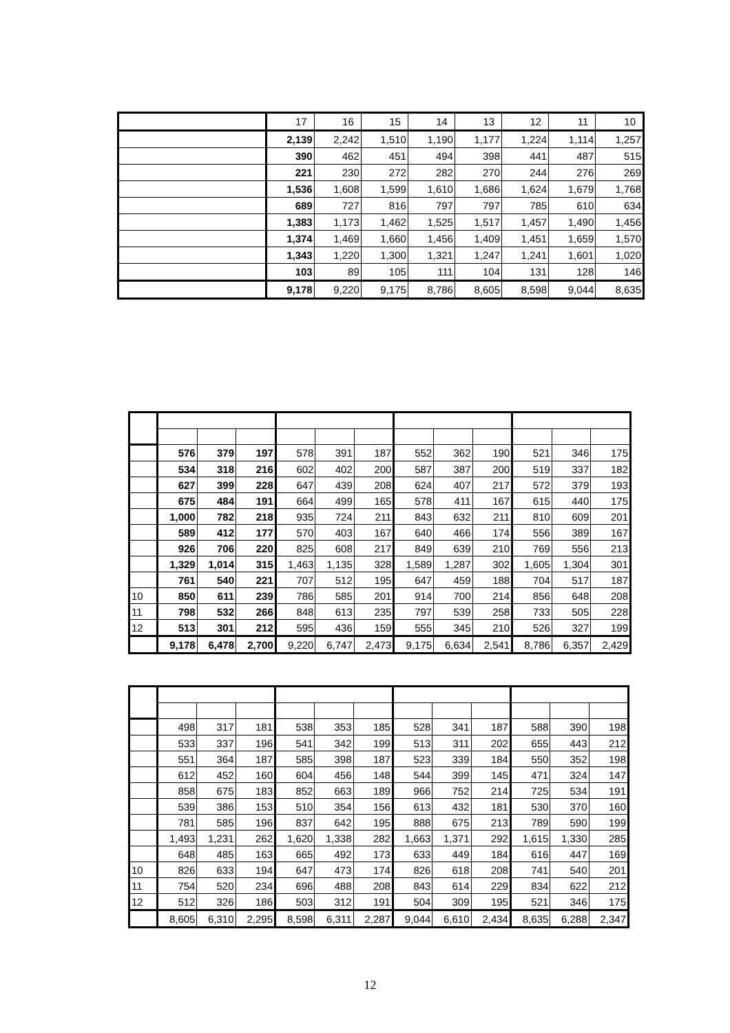| | 17 | 16 | 15 | 14 | 13 | 12 | 11 | 10 |
| --- | --- | --- | --- | --- | --- | --- | --- | --- |
| | 2,139 | 2,242 | 1,510 | 1,190 | 1,177 | 1,224 | 1,114 | 1,257 |
| | 390 | 462 | 451 | 494 | 398 | 441 | 487 | 515 |
| | 221 | 230 | 272 | 282 | 270 | 244 | 276 | 269 |
| | 1,536 | 1,608 | 1,599 | 1,610 | 1,686 | 1,624 | 1,679 | 1,768 |
| | 689 | 727 | 816 | 797 | 797 | 785 | 610 | 634 |
| | 1,383 | 1,173 | 1,462 | 1,525 | 1,517 | 1,457 | 1,490 | 1,456 |
| | 1,374 | 1,469 | 1,660 | 1,456 | 1,409 | 1,451 | 1,659 | 1,570 |
| | 1,343 | 1,220 | 1,300 | 1,321 | 1,247 | 1,241 | 1,601 | 1,020 |
| | 103 | 89 | 105 | 111 | 104 | 131 | 128 | 146 |
| | 9,178 | 9,220 | 9,175 | 8,786 | 8,605 | 8,598 | 9,044 | 8,635 |
| | 576 | 379 | 197 | 578 | 391 | 187 | 552 | 362 | 190 | 521 | 346 | 175 |
| | 534 | 318 | 216 | 602 | 402 | 200 | 587 | 387 | 200 | 519 | 337 | 182 |
| | 627 | 399 | 228 | 647 | 439 | 208 | 624 | 407 | 217 | 572 | 379 | 193 |
| | 675 | 484 | 191 | 664 | 499 | 165 | 578 | 411 | 167 | 615 | 440 | 175 |
| | 1,000 | 782 | 218 | 935 | 724 | 211 | 843 | 632 | 211 | 810 | 609 | 201 |
| | 589 | 412 | 177 | 570 | 403 | 167 | 640 | 466 | 174 | 556 | 389 | 167 |
| | 926 | 706 | 220 | 825 | 608 | 217 | 849 | 639 | 210 | 769 | 556 | 213 |
| | 1,329 | 1,014 | 315 | 1,463 | 1,135 | 328 | 1,589 | 1,287 | 302 | 1,605 | 1,304 | 301 |
| | 761 | 540 | 221 | 707 | 512 | 195 | 647 | 459 | 188 | 704 | 517 | 187 |
| 10 | 850 | 611 | 239 | 786 | 585 | 201 | 914 | 700 | 214 | 856 | 648 | 208 |
| 11 | 798 | 532 | 266 | 848 | 613 | 235 | 797 | 539 | 258 | 733 | 505 | 228 |
| 12 | 513 | 301 | 212 | 595 | 436 | 159 | 555 | 345 | 210 | 526 | 327 | 199 |
| | 9,178 | 6,478 | 2,700 | 9,220 | 6,747 | 2,473 | 9,175 | 6,634 | 2,541 | 8,786 | 6,357 | 2,429 |
| | 498 | 317 | 181 | 538 | 353 | 185 | 528 | 341 | 187 | 588 | 390 | 198 |
| | 533 | 337 | 196 | 541 | 342 | 199 | 513 | 311 | 202 | 655 | 443 | 212 |
| | 551 | 364 | 187 | 585 | 398 | 187 | 523 | 339 | 184 | 550 | 352 | 198 |
| | 612 | 452 | 160 | 604 | 456 | 148 | 544 | 399 | 145 | 471 | 324 | 147 |
| | 858 | 675 | 183 | 852 | 663 | 189 | 966 | 752 | 214 | 725 | 534 | 191 |
| | 539 | 386 | 153 | 510 | 354 | 156 | 613 | 432 | 181 | 530 | 370 | 160 |
| | 781 | 585 | 196 | 837 | 642 | 195 | 888 | 675 | 213 | 789 | 590 | 199 |
| | 1,493 | 1,231 | 262 | 1,620 | 1,338 | 282 | 1,663 | 1,371 | 292 | 1,615 | 1,330 | 285 |
| | 648 | 485 | 163 | 665 | 492 | 173 | 633 | 449 | 184 | 616 | 447 | 169 |
| 10 | 826 | 633 | 194 | 647 | 473 | 174 | 826 | 618 | 208 | 741 | 540 | 201 |
| 11 | 754 | 520 | 234 | 696 | 488 | 208 | 843 | 614 | 229 | 834 | 622 | 212 |
| 12 | 512 | 326 | 186 | 503 | 312 | 191 | 504 | 309 | 195 | 521 | 346 | 175 |
| | 8,605 | 6,310 | 2,295 | 8,598 | 6,311 | 2,287 | 9,044 | 6,610 | 2,434 | 8,635 | 6,288 | 2,347 |
12